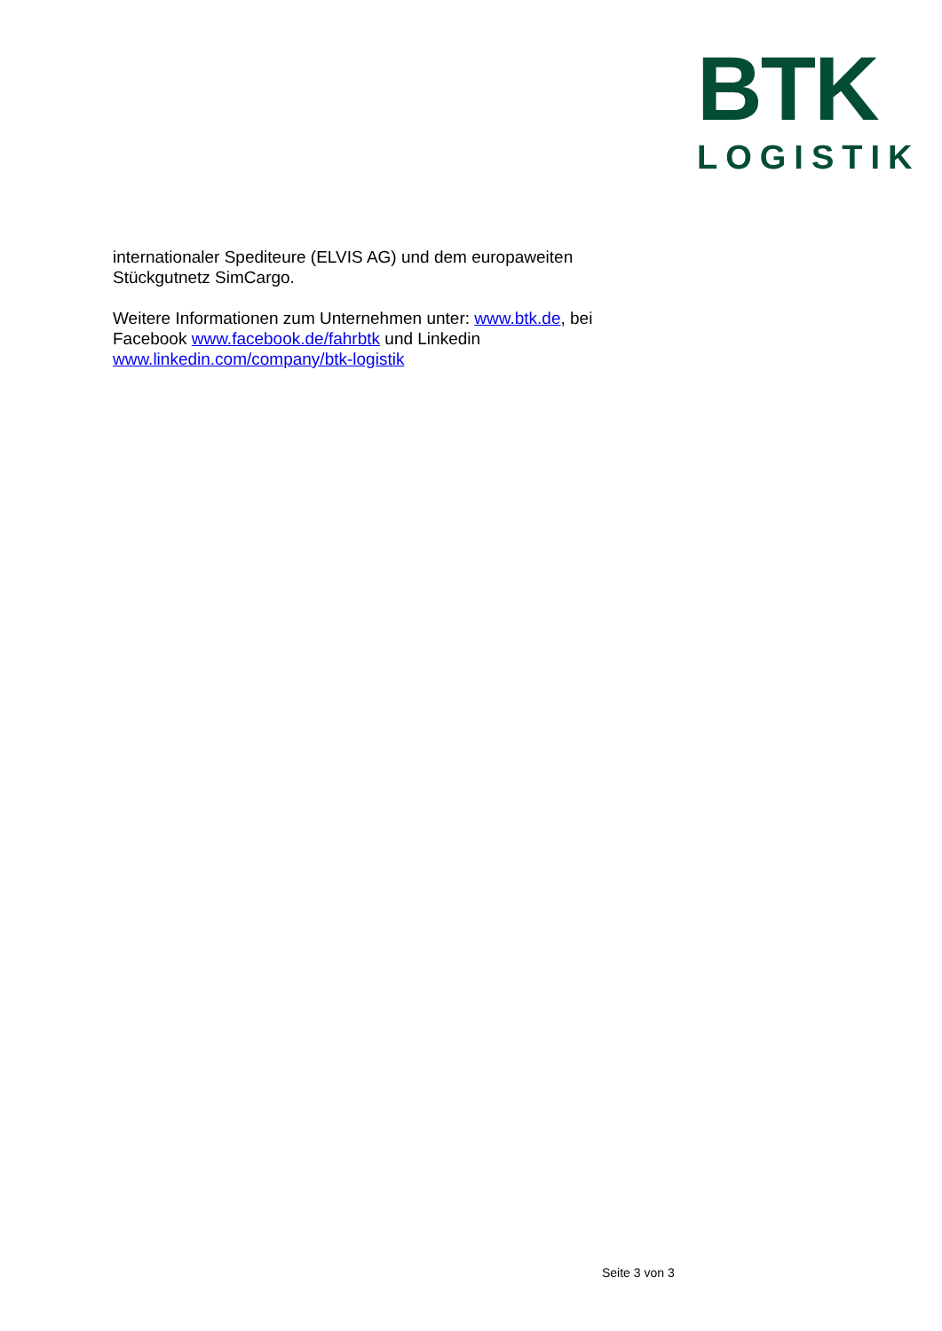BTK
LOGISTIK
internationaler Spediteure (ELVIS AG) und dem europaweiten
Stückgutnetz SimCargo.
Weitere Informationen zum Unternehmen unter: www.btk.de, bei
Facebook www.facebook.de/fahrbtk und Linkedin
www.linkedin.com/company/btk-logistik
Seite 3 von 3